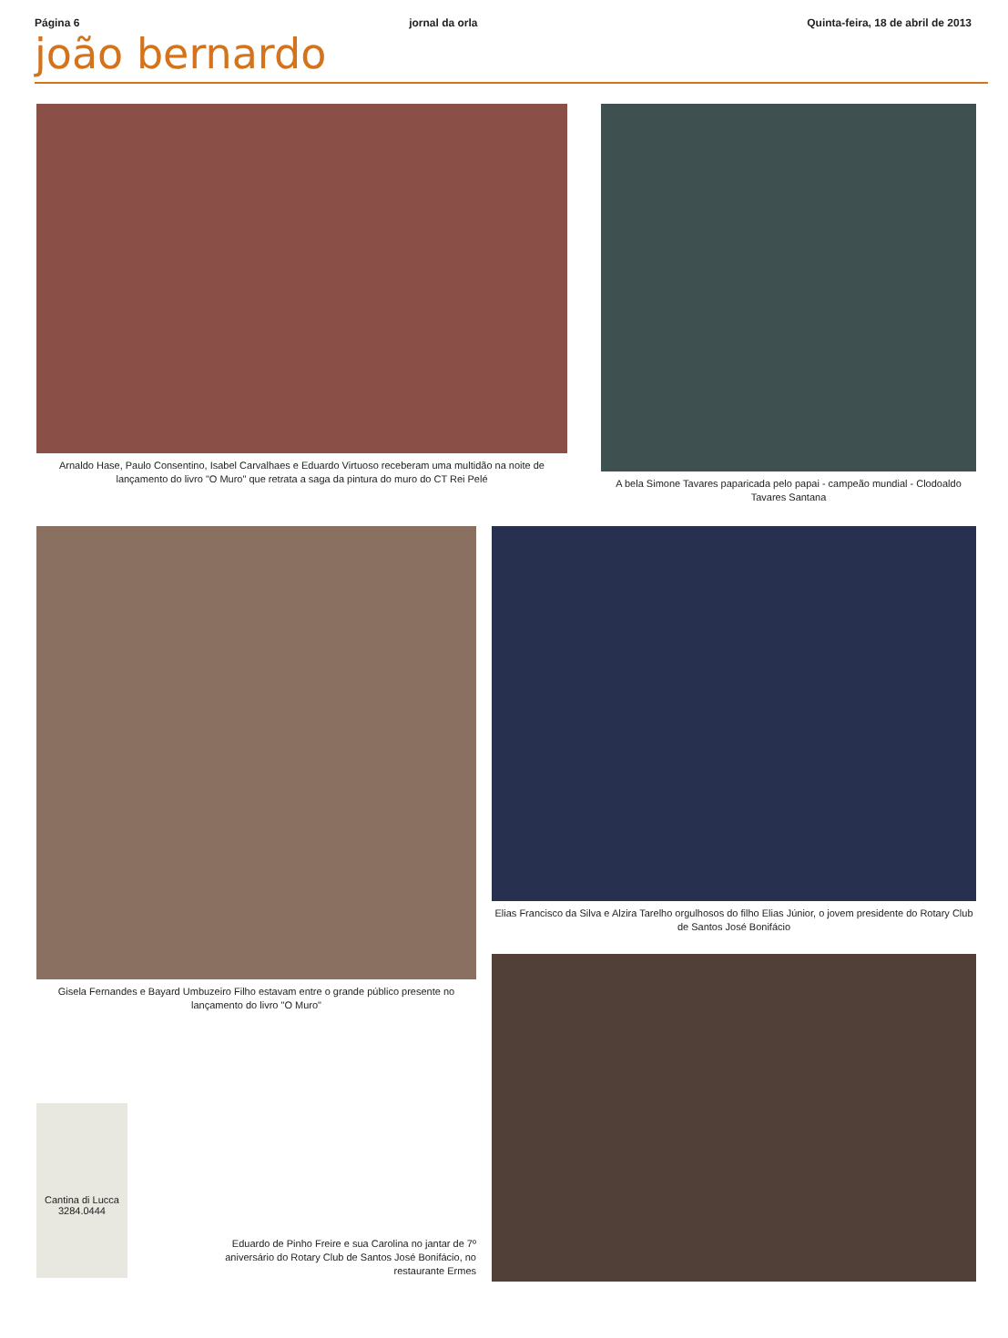Página 6 jornal da orla Quinta-feira, 18 de abril de 2013
joão bernardo
Arnaldo Hase, Paulo Consentino, Isabel Carvalhaes e Eduardo Virtuoso receberam uma multidão na noite de lançamento do livro "O Muro" que retrata a saga da pintura do muro do CT Rei Pelé
A bela Simone Tavares paparicada pelo papai - campeão mundial - Clodoaldo Tavares Santana
Gisela Fernandes e Bayard Umbuzeiro Filho estavam entre o grande público presente no lançamento do livro "O Muro"
Cantina di Lucca
3284.0444
Eduardo de Pinho Freire e sua Carolina no jantar de 7º aniversário do Rotary Club de Santos José Bonifácio, no restaurante Ermes
Elias Francisco da Silva e Alzira Tarelho orgulhosos do filho Elias Júnior, o jovem presidente do Rotary Club de Santos José Bonifácio